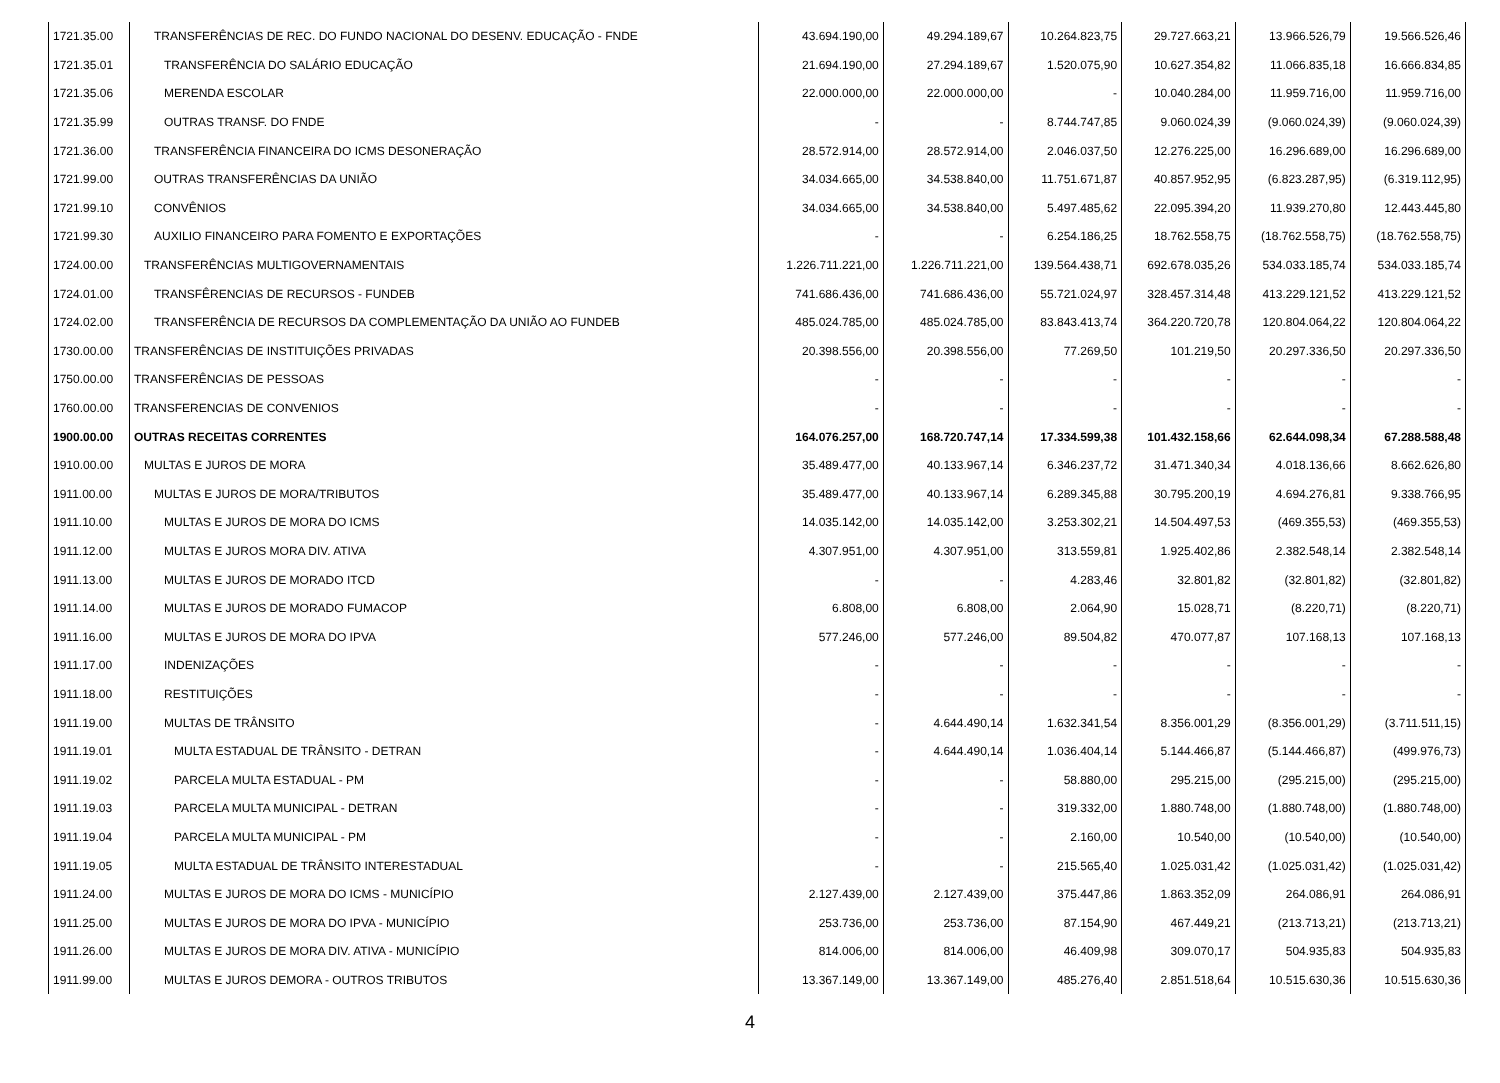| 1721.35.00 | TRANSFERÊNCIAS DE REC. DO FUNDO NACIONAL DO DESENV. EDUCAÇÃO - FNDE | 43.694.190,00 | 49.294.189,67 | 10.264.823,75 | 29.727.663,21 | 13.966.526,79 | 19.566.526,46 |
| 1721.35.01 | TRANSFERÊNCIA DO SALÁRIO EDUCAÇÃO | 21.694.190,00 | 27.294.189,67 | 1.520.075,90 | 10.627.354,82 | 11.066.835,18 | 16.666.834,85 |
| 1721.35.06 | MERENDA ESCOLAR | 22.000.000,00 | 22.000.000,00 | - | 10.040.284,00 | 11.959.716,00 | 11.959.716,00 |
| 1721.35.99 | OUTRAS TRANSF. DO FNDE | - | - | 8.744.747,85 | 9.060.024,39 | (9.060.024,39) | (9.060.024,39) |
| 1721.36.00 | TRANSFERÊNCIA FINANCEIRA DO ICMS DESONERAÇÃO | 28.572.914,00 | 28.572.914,00 | 2.046.037,50 | 12.276.225,00 | 16.296.689,00 | 16.296.689,00 |
| 1721.99.00 | OUTRAS TRANSFERÊNCIAS DA UNIÃO | 34.034.665,00 | 34.538.840,00 | 11.751.671,87 | 40.857.952,95 | (6.823.287,95) | (6.319.112,95) |
| 1721.99.10 | CONVÊNIOS | 34.034.665,00 | 34.538.840,00 | 5.497.485,62 | 22.095.394,20 | 11.939.270,80 | 12.443.445,80 |
| 1721.99.30 | AUXILIO FINANCEIRO PARA FOMENTO E EXPORTAÇÕES | - | - | 6.254.186,25 | 18.762.558,75 | (18.762.558,75) | (18.762.558,75) |
| 1724.00.00 | TRANSFERÊNCIAS MULTIGOVERNAMENTAIS | 1.226.711.221,00 | 1.226.711.221,00 | 139.564.438,71 | 692.678.035,26 | 534.033.185,74 | 534.033.185,74 |
| 1724.01.00 | TRANSFÊRENCIAS DE RECURSOS - FUNDEB | 741.686.436,00 | 741.686.436,00 | 55.721.024,97 | 328.457.314,48 | 413.229.121,52 | 413.229.121,52 |
| 1724.02.00 | TRANSFERÊNCIA DE RECURSOS DA COMPLEMENTAÇÃO DA UNIÃO AO FUNDEB | 485.024.785,00 | 485.024.785,00 | 83.843.413,74 | 364.220.720,78 | 120.804.064,22 | 120.804.064,22 |
| 1730.00.00 | TRANSFERÊNCIAS DE INSTITUIÇÕES PRIVADAS | 20.398.556,00 | 20.398.556,00 | 77.269,50 | 101.219,50 | 20.297.336,50 | 20.297.336,50 |
| 1750.00.00 | TRANSFERÊNCIAS DE PESSOAS | - | - | - | - | - | - |
| 1760.00.00 | TRANSFERENCIAS DE CONVENIOS | - | - | - | - | - | - |
| 1900.00.00 | OUTRAS RECEITAS CORRENTES | 164.076.257,00 | 168.720.747,14 | 17.334.599,38 | 101.432.158,66 | 62.644.098,34 | 67.288.588,48 |
| 1910.00.00 | MULTAS E JUROS DE MORA | 35.489.477,00 | 40.133.967,14 | 6.346.237,72 | 31.471.340,34 | 4.018.136,66 | 8.662.626,80 |
| 1911.00.00 | MULTAS E JUROS DE MORA/TRIBUTOS | 35.489.477,00 | 40.133.967,14 | 6.289.345,88 | 30.795.200,19 | 4.694.276,81 | 9.338.766,95 |
| 1911.10.00 | MULTAS E JUROS DE MORA DO ICMS | 14.035.142,00 | 14.035.142,00 | 3.253.302,21 | 14.504.497,53 | (469.355,53) | (469.355,53) |
| 1911.12.00 | MULTAS E JUROS MORA DIV. ATIVA | 4.307.951,00 | 4.307.951,00 | 313.559,81 | 1.925.402,86 | 2.382.548,14 | 2.382.548,14 |
| 1911.13.00 | MULTAS E JUROS DE MORADO ITCD | - | - | 4.283,46 | 32.801,82 | (32.801,82) | (32.801,82) |
| 1911.14.00 | MULTAS E JUROS DE MORADO FUMACOP | 6.808,00 | 6.808,00 | 2.064,90 | 15.028,71 | (8.220,71) | (8.220,71) |
| 1911.16.00 | MULTAS E JUROS DE MORA DO IPVA | 577.246,00 | 577.246,00 | 89.504,82 | 470.077,87 | 107.168,13 | 107.168,13 |
| 1911.17.00 | INDENIZAÇÕES | - | - | - | - | - | - |
| 1911.18.00 | RESTITUIÇÕES | - | - | - | - | - | - |
| 1911.19.00 | MULTAS DE TRÂNSITO | - | 4.644.490,14 | 1.632.341,54 | 8.356.001,29 | (8.356.001,29) | (3.711.511,15) |
| 1911.19.01 | MULTA ESTADUAL DE TRÂNSITO - DETRAN | - | 4.644.490,14 | 1.036.404,14 | 5.144.466,87 | (5.144.466,87) | (499.976,73) |
| 1911.19.02 | PARCELA MULTA ESTADUAL - PM | - | - | 58.880,00 | 295.215,00 | (295.215,00) | (295.215,00) |
| 1911.19.03 | PARCELA MULTA MUNICIPAL - DETRAN | - | - | 319.332,00 | 1.880.748,00 | (1.880.748,00) | (1.880.748,00) |
| 1911.19.04 | PARCELA MULTA MUNICIPAL - PM | - | - | 2.160,00 | 10.540,00 | (10.540,00) | (10.540,00) |
| 1911.19.05 | MULTA ESTADUAL DE TRÂNSITO INTERESTADUAL | - | - | 215.565,40 | 1.025.031,42 | (1.025.031,42) | (1.025.031,42) |
| 1911.24.00 | MULTAS E JUROS DE MORA DO ICMS - MUNICÍPIO | 2.127.439,00 | 2.127.439,00 | 375.447,86 | 1.863.352,09 | 264.086,91 | 264.086,91 |
| 1911.25.00 | MULTAS E JUROS DE MORA DO IPVA - MUNICÍPIO | 253.736,00 | 253.736,00 | 87.154,90 | 467.449,21 | (213.713,21) | (213.713,21) |
| 1911.26.00 | MULTAS E JUROS DE MORA DIV. ATIVA - MUNICÍPIO | 814.006,00 | 814.006,00 | 46.409,98 | 309.070,17 | 504.935,83 | 504.935,83 |
| 1911.99.00 | MULTAS E JUROS DEMORA - OUTROS TRIBUTOS | 13.367.149,00 | 13.367.149,00 | 485.276,40 | 2.851.518,64 | 10.515.630,36 | 10.515.630,36 |
4